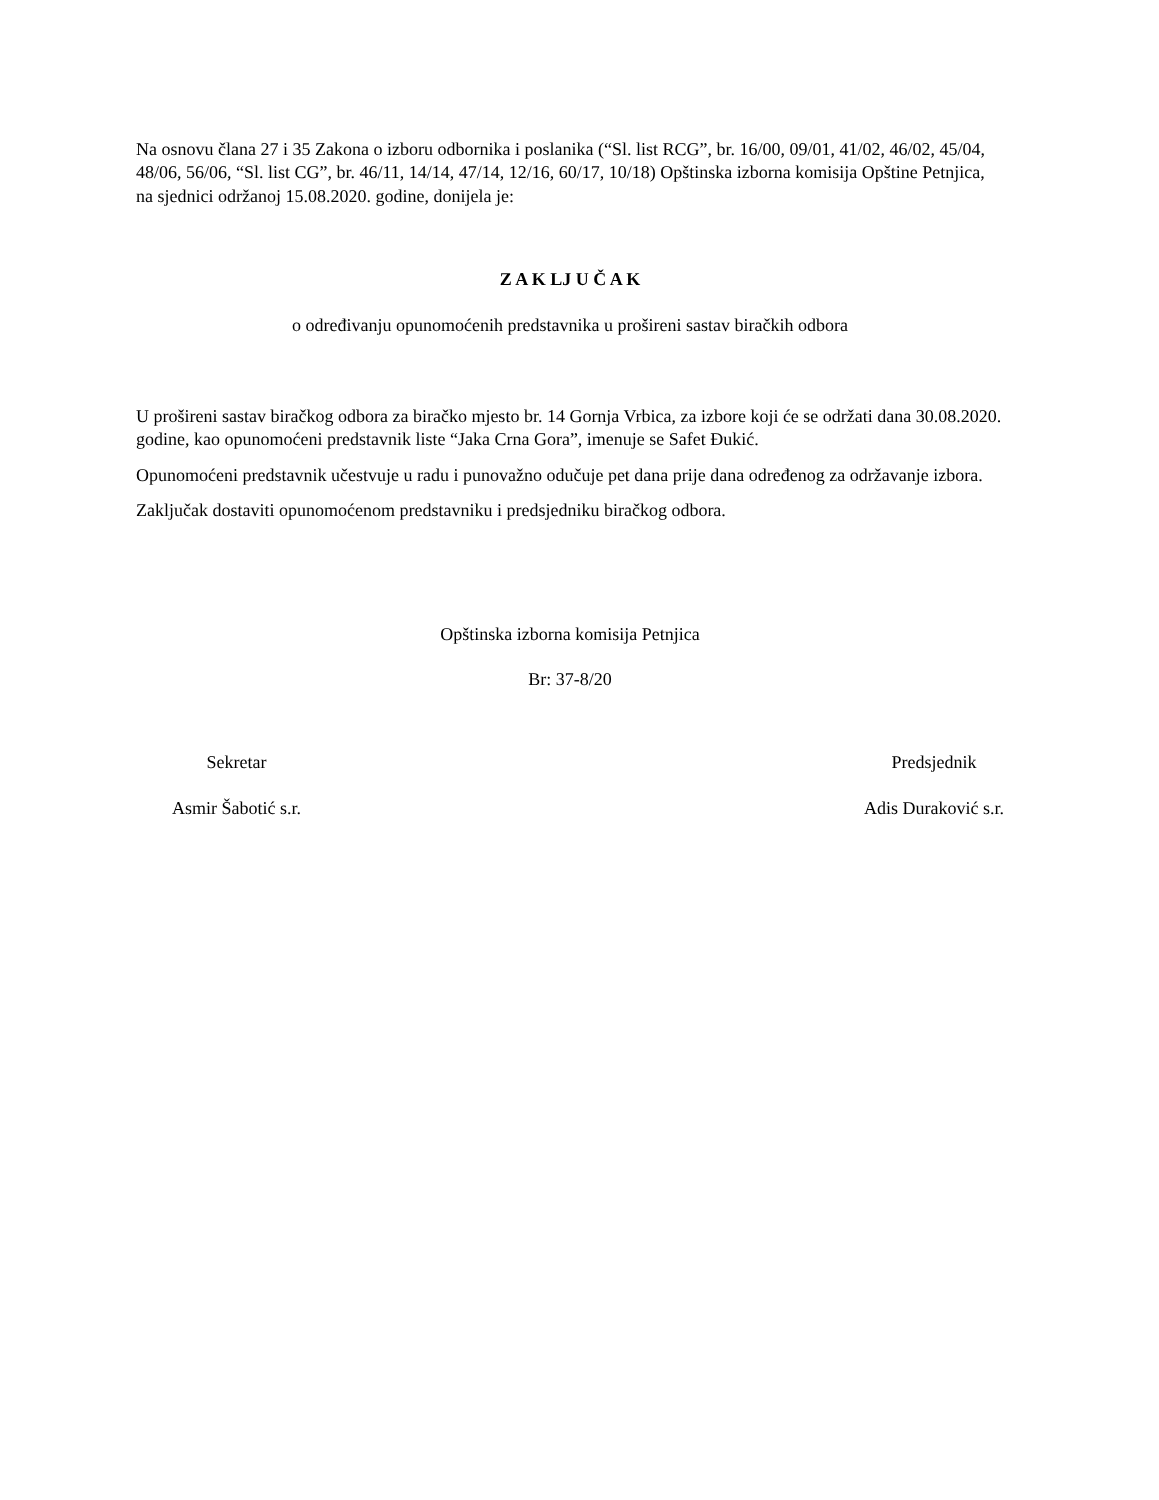Na osnovu člana 27 i 35 Zakona o izboru odbornika i poslanika (“Sl. list RCG”, br. 16/00, 09/01, 41/02, 46/02, 45/04, 48/06, 56/06, “Sl. list CG”, br. 46/11, 14/14, 47/14, 12/16, 60/17, 10/18) Opštinska izborna komisija Opštine Petnjica, na sjednici održanoj 15.08.2020. godine, donijela je:
Z A K LJ U Č A K
o određivanju opunomoćenih predstavnika u prošireni sastav biračkih odbora
U prošireni sastav biračkog odbora za biračko mjesto br. 14 Gornja Vrbica, za izbore koji će se održati dana 30.08.2020. godine, kao opunomoćeni predstavnik liste “Jaka Crna Gora”, imenuje se Safet Đukić.
Opunomoćeni predstavnik učestvuje u radu i punovažno odučuje pet dana prije dana određenog za održavanje izbora.
Zaključak dostaviti opunomoćenom predstavniku i predsjedniku biračkog odbora.
Opštinska izborna komisija Petnjica
Br: 37-8/20
Sekretar
Asmir Šabotić s.r.
Predsjednik
Adis Duraković s.r.